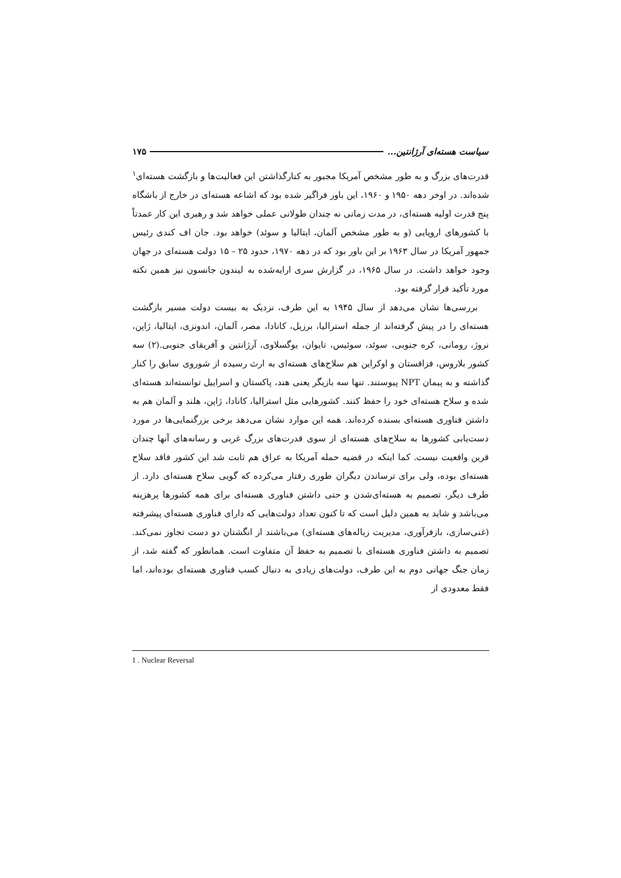سیاست هسته‌ای آرژانتین... ۱۷۵
قدرت‌های بزرگ و به طور مشخص آمریکا مجبور به کنارگذاشتن این فعالیت‌ها و بازگشت هسته‌ای<sup>۱</sup> شده‌اند. در اوخر دهه ۱۹۵۰ و ۱۹۶۰، این باور فراگیر شده بود که اشاعه هسته‌ای در خارج از باشگاه پنج قدرت اولیه هسته‌ای، در مدت زمانی نه چندان طولانی عملی خواهد شد و رهبری این کار عمدتاً با کشورهای اروپایی (و به طور مشخص آلمان، ایتالیا و سوئد) خواهد بود. جان اف کندی رئیس جمهور آمریکا در سال ۱۹۶۳ بر این باور بود که در دهه ۱۹۷۰، حدود ۲۵ – ۱۵ دولت هسته‌ای در جهان وجود خواهد داشت. در سال ۱۹۶۵، در گزارش سری ارایه‌شده به لیندون جانسون نیز همین نکته مورد تأکید قرار گرفته بود.
بررسی‌ها نشان می‌دهد از سال ۱۹۴۵ به این طرف، نزدیک به بیست دولت مسیر بازگشت هسته‌ای را در پیش گرفته‌اند از جمله استرالیا، برزیل، کانادا، مصر، آلمان، اندونزی، ایتالیا، ژاپن، نروژ، رومانی، کره جنوبی، سوئد، سوئیس، تایوان، یوگسلاوی، آرژانتین و آفریقای جنوبی.(۲) سه کشور بلاروس، قزاقستان و اوکراین هم سلاح‌های هسته‌ای به ارث رسیده از شوروی سابق را کنار گذاشته و به پیمان NPT پیوستند. تنها سه بازیگر یعنی هند، پاکستان و اسراییل توانسته‌اند هسته‌ای شده و سلاح هسته‌ای خود را حفظ کنند. کشورهایی مثل استرالیا، کانادا، ژاپن، هلند و آلمان هم به داشتن فناوری هسته‌ای بسنده کرده‌اند. همه این موارد نشان می‌دهد برخی بزرگنمایی‌ها در مورد دست‌یابی کشورها به سلاح‌های هسته‌ای از سوی قدرت‌های بزرگ غربی و رسانه‌های آنها چندان قرین واقعیت نیست. کما اینکه در قضیه حمله آمریکا به عراق هم ثابت شد این کشور فاقد سلاح هسته‌ای بوده، ولی برای ترساندن دیگران طوری رفتار می‌کرده که گویی سلاح هسته‌ای دارد. از طرف دیگر، تصمیم به هسته‌ای‌شدن و حتی داشتن فناوری هسته‌ای برای همه کشورها پرهزینه می‌باشد و شاید به همین دلیل است که تا کنون تعداد دولت‌هایی که دارای فناوری هسته‌ای پیشرفته (غنی‌سازی، بازفرآوری، مدیریت زباله‌های هسته‌ای) می‌باشند از انگشتان دو دست تجاوز نمی‌کند. تصمیم به داشتن فناوری هسته‌ای با تصمیم به حفظ آن متفاوت است. همانطور که گفته شد، از زمان جنگ جهانی دوم به این طرف، دولت‌های زیادی به دنبال کسب فناوری هسته‌ای بوده‌اند، اما فقط معدودی از
1 . Nuclear Reversal